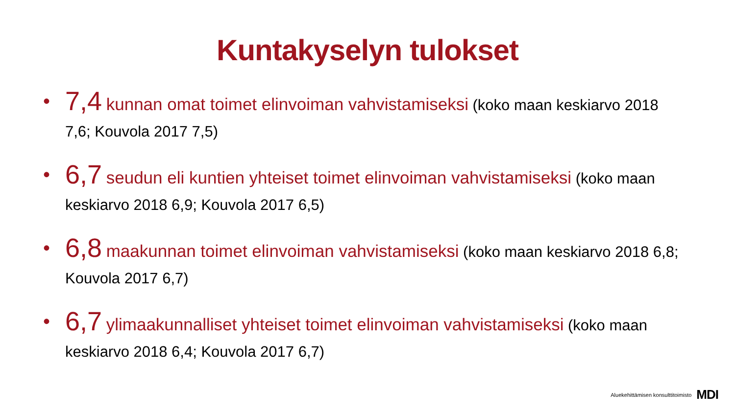Kuntakyselyn tulokset
• 7,4 kunnan omat toimet elinvoiman vahvistamiseksi (koko maan keskiarvo 2018 7,6; Kouvola 2017 7,5)
• 6,7 seudun eli kuntien yhteiset toimet elinvoiman vahvistamiseksi (koko maan keskiarvo 2018 6,9; Kouvola 2017 6,5)
• 6,8 maakunnan toimet elinvoiman vahvistamiseksi (koko maan keskiarvo 2018 6,8; Kouvola 2017 6,7)
• 6,7 ylimaakunnalliset yhteiset toimet elinvoiman vahvistamiseksi (koko maan keskiarvo 2018 6,4; Kouvola 2017 6,7)
Aluekehittämisen konsulttitoimisto MDI